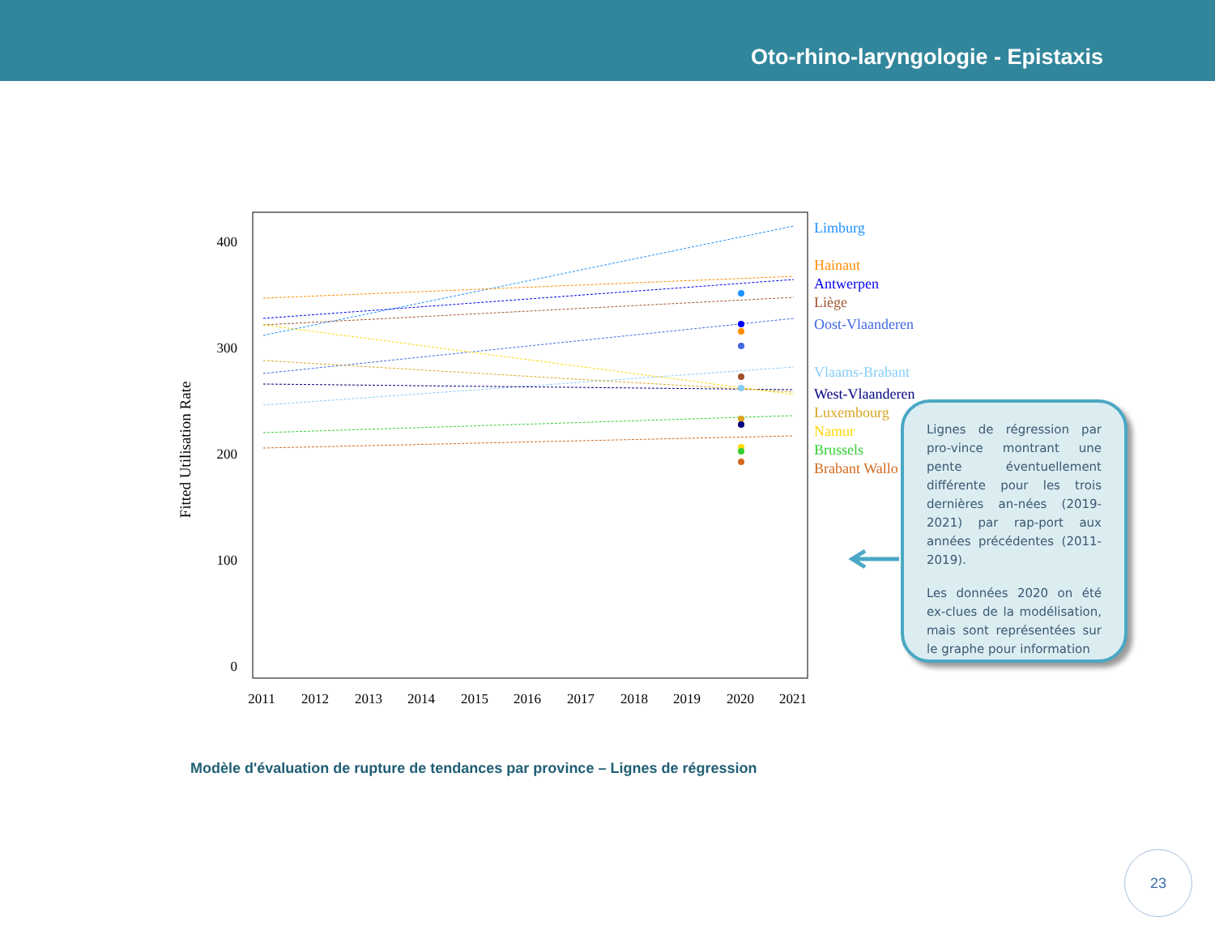Oto-rhino-laryngologie - Epistaxis
400
300
200
100
0
Fitted Utilisation Rate
2011
2012
2013
2014
2015
2016
2017
2018
2019
2020
2021
Limburg
Hainaut
Antwerpen
Liège
Oost-Vlaanderen
Vlaams-Brabant
West-Vlaanderen
Luxembourg
Namur
Brussels
Brabant Wallo
Lignes de régression par pro-vince montrant une pente éventuellement différente pour les trois dernières an-nées (2019-2021) par rap-port aux années précédentes (2011-2019).
Les données 2020 on été ex-clues de la modélisation, mais sont représentées sur le graphe pour information
Modèle d'évaluation de rupture de tendances par province – Lignes de régression
23